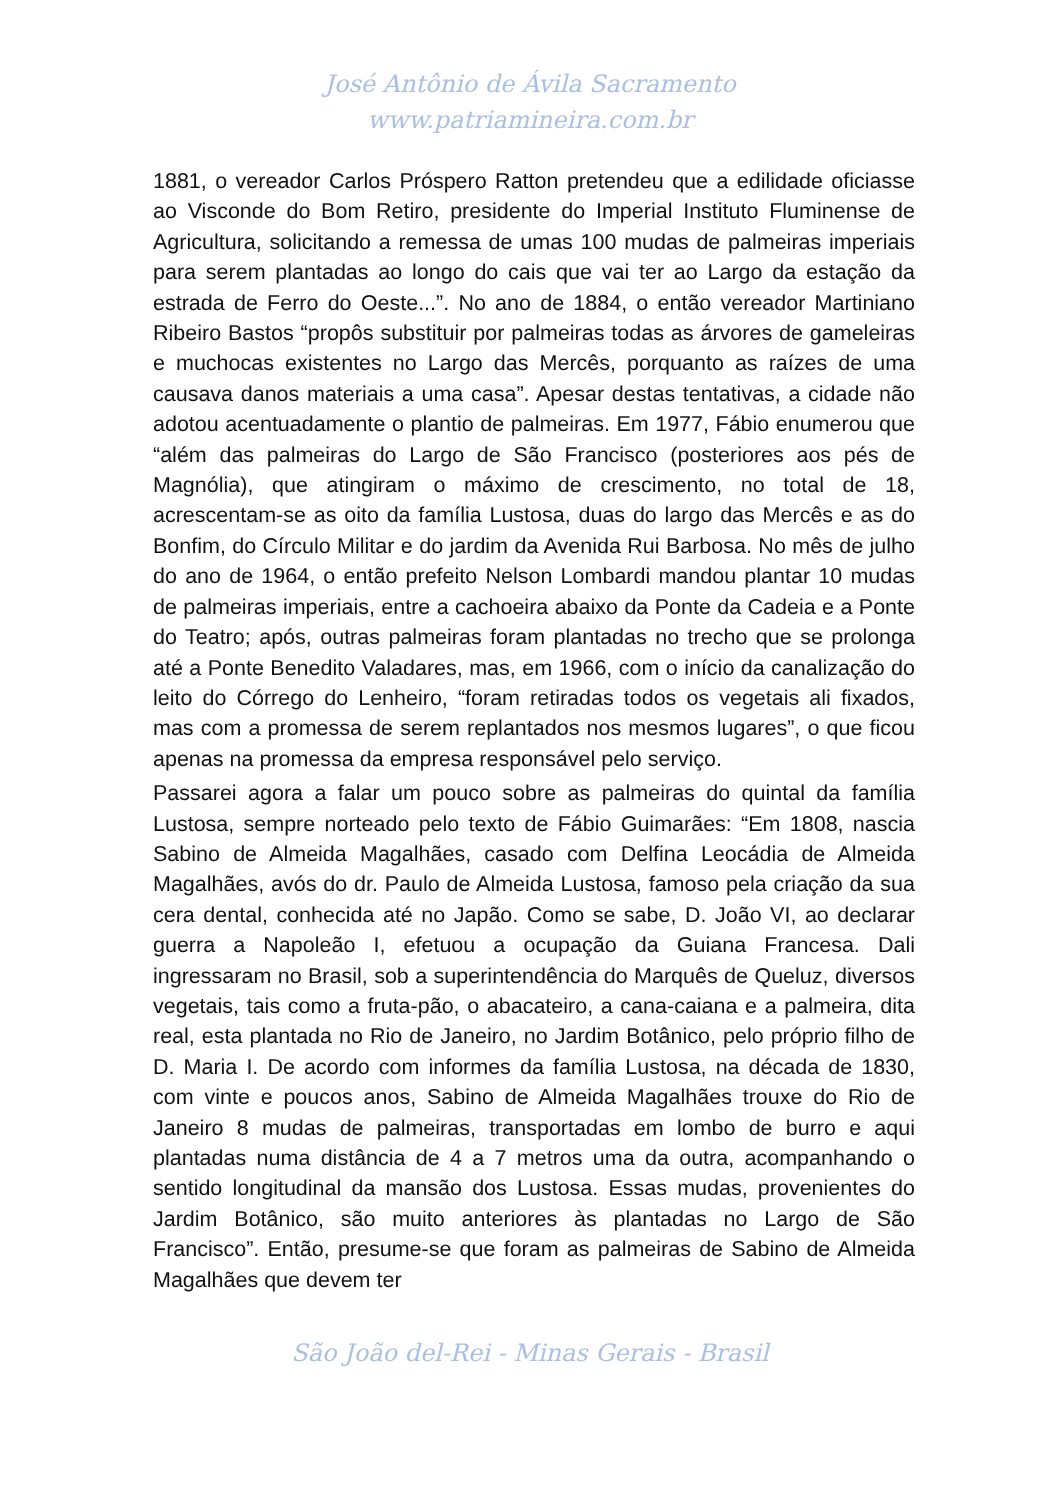José Antônio de Ávila Sacramento
www.patriamineira.com.br
1881, o vereador Carlos Próspero Ratton pretendeu que a edilidade oficiasse ao Visconde do Bom Retiro, presidente do Imperial Instituto Fluminense de Agricultura, solicitando a remessa de umas 100 mudas de palmeiras imperiais para serem plantadas ao longo do cais que vai ter ao Largo da estação da estrada de Ferro do Oeste...”. No ano de 1884, o então vereador Martiniano Ribeiro Bastos “propôs substituir por palmeiras todas as árvores de gameleiras e muchocas existentes no Largo das Mercês, porquanto as raízes de uma causava danos materiais a uma casa”. Apesar destas tentativas, a cidade não adotou acentuadamente o plantio de palmeiras. Em 1977, Fábio enumerou que “além das palmeiras do Largo de São Francisco (posteriores aos pés de Magnólia), que atingiram o máximo de crescimento, no total de 18, acrescentam-se as oito da família Lustosa, duas do largo das Mercês e as do Bonfim, do Círculo Militar e do jardim da Avenida Rui Barbosa. No mês de julho do ano de 1964, o então prefeito Nelson Lombardi mandou plantar 10 mudas de palmeiras imperiais, entre a cachoeira abaixo da Ponte da Cadeia e a Ponte do Teatro; após, outras palmeiras foram plantadas no trecho que se prolonga até a Ponte Benedito Valadares, mas, em 1966, com o início da canalização do leito do Córrego do Lenheiro, “foram retiradas todos os vegetais ali fixados, mas com a promessa de serem replantados nos mesmos lugares”, o que ficou apenas na promessa da empresa responsável pelo serviço.
Passarei agora a falar um pouco sobre as palmeiras do quintal da família Lustosa, sempre norteado pelo texto de Fábio Guimarães: “Em 1808, nascia Sabino de Almeida Magalhães, casado com Delfina Leocádia de Almeida Magalhães, avós do dr. Paulo de Almeida Lustosa, famoso pela criação da sua cera dental, conhecida até no Japão. Como se sabe, D. João VI, ao declarar guerra a Napoleão I, efetuou a ocupação da Guiana Francesa. Dali ingressaram no Brasil, sob a superintendência do Marquês de Queluz, diversos vegetais, tais como a fruta-pão, o abacateiro, a cana-caiana e a palmeira, dita real, esta plantada no Rio de Janeiro, no Jardim Botânico, pelo próprio filho de D. Maria I. De acordo com informes da família Lustosa, na década de 1830, com vinte e poucos anos, Sabino de Almeida Magalhães trouxe do Rio de Janeiro 8 mudas de palmeiras, transportadas em lombo de burro e aqui plantadas numa distância de 4 a 7 metros uma da outra, acompanhando o sentido longitudinal da mansão dos Lustosa. Essas mudas, provenientes do Jardim Botânico, são muito anteriores às plantadas no Largo de São Francisco”. Então, presume-se que foram as palmeiras de Sabino de Almeida Magalhães que devem ter
São João del-Rei - Minas Gerais - Brasil